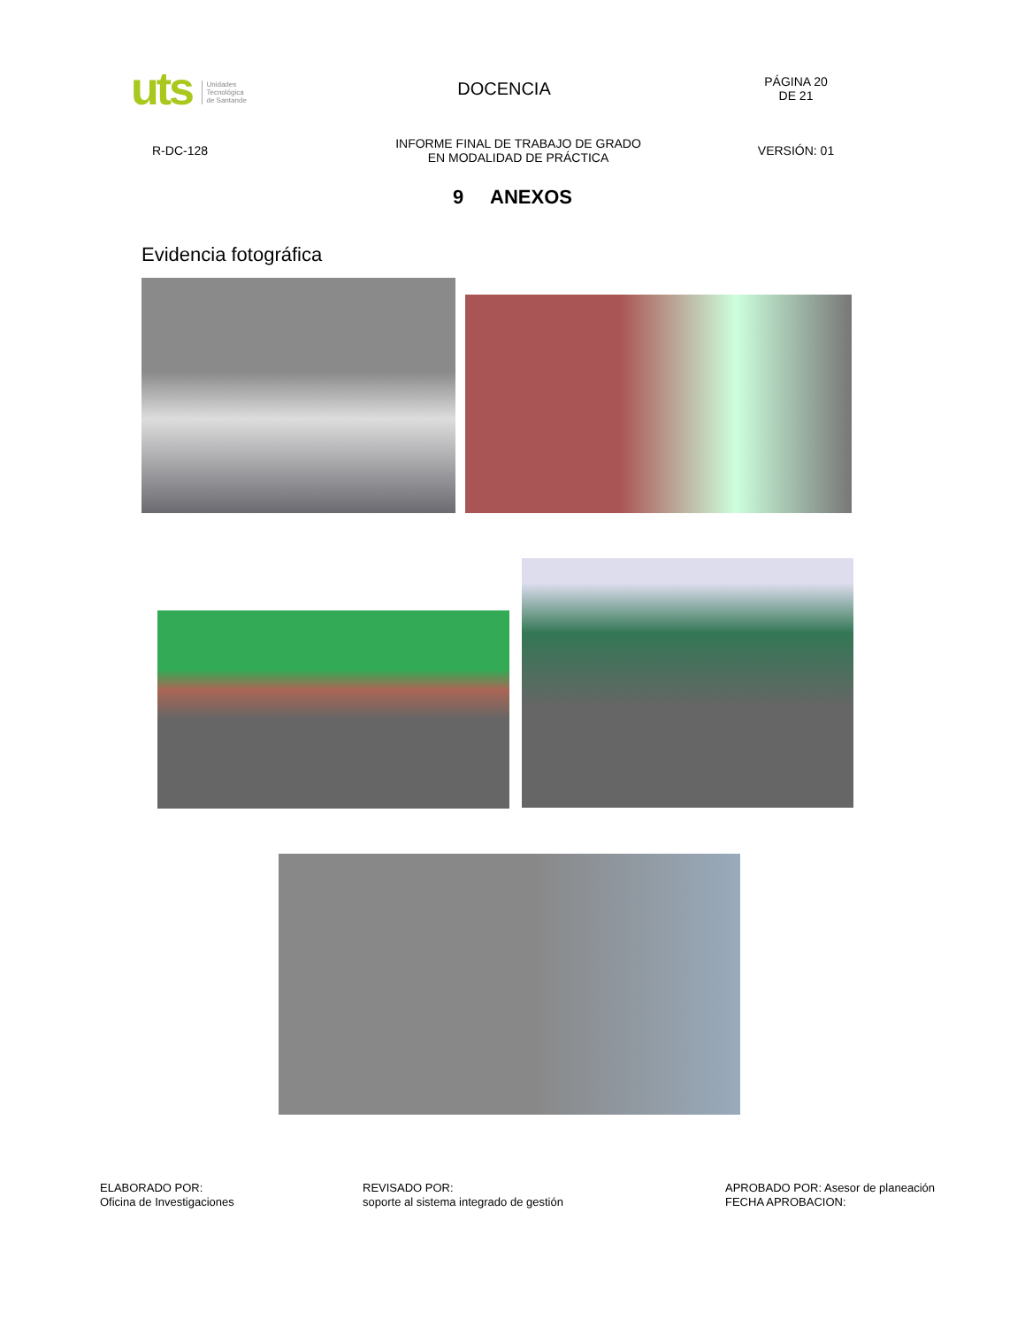uts Unidades
Tecnológica
de Santande
DOCENCIA
PÁGINA 20
DE 21
R-DC-128
INFORME FINAL DE TRABAJO DE GRADO
EN MODALIDAD DE PRÁCTICA
VERSIÓN: 01
9 ANEXOS
Evidencia fotográfica
ELABORADO POR:
Oficina de Investigaciones
REVISADO POR:
soporte al sistema integrado de gestión
APROBADO POR: Asesor de planeación
FECHA APROBACION: